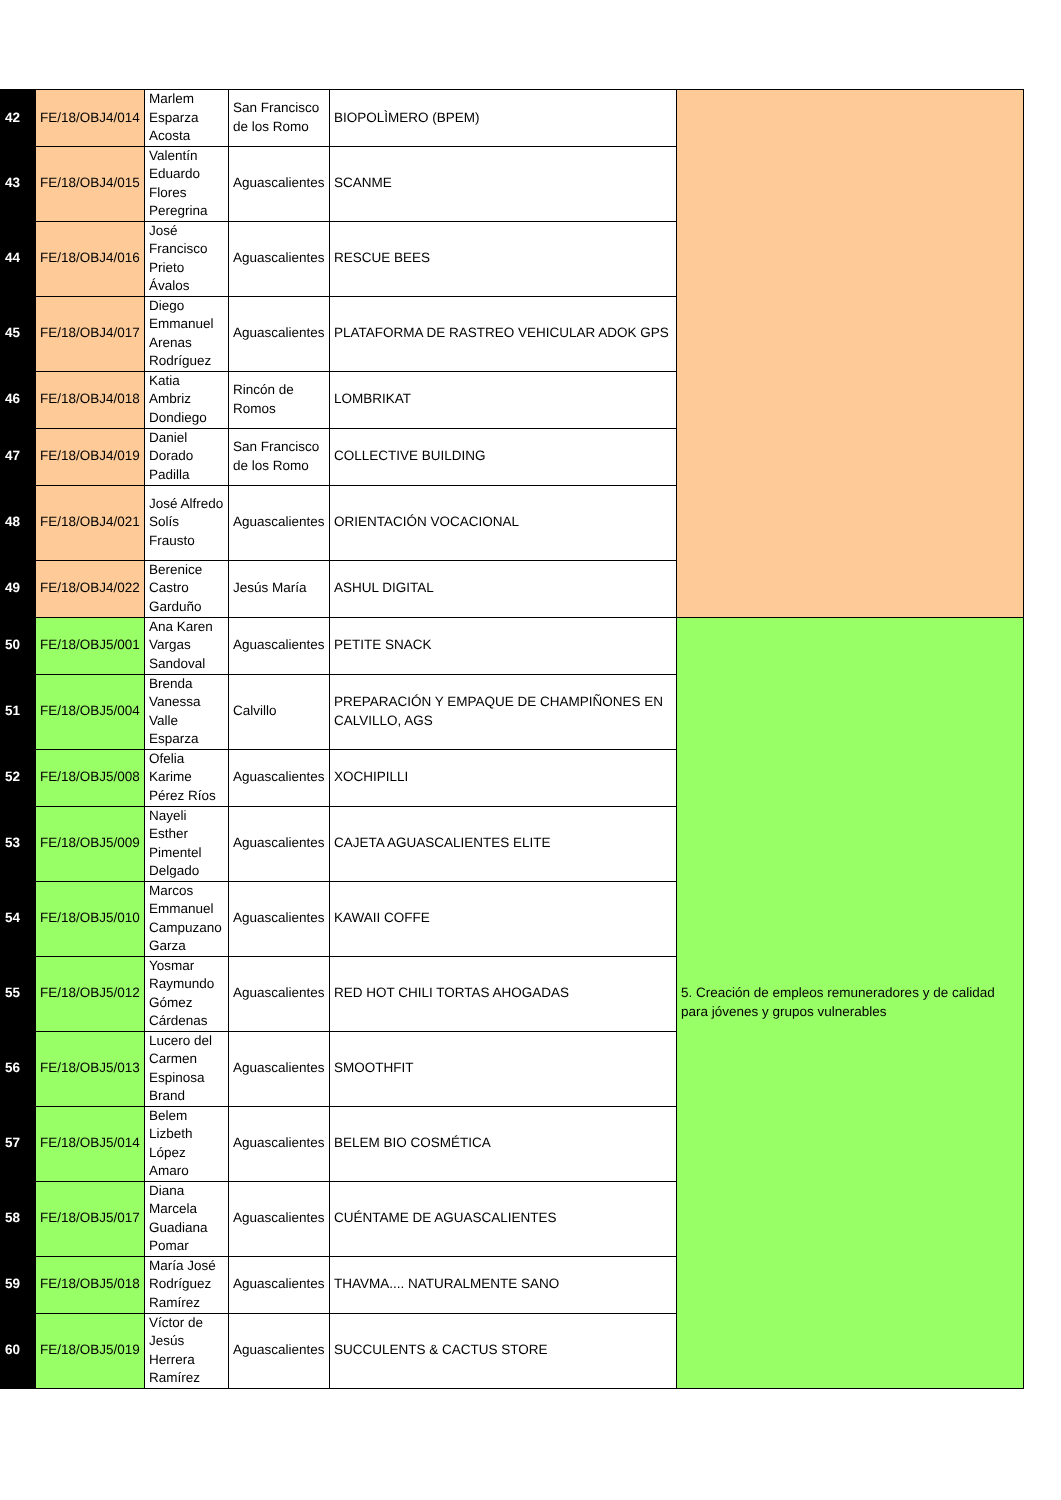| 42 | FE/18/OBJ4/014 | Marlem Esparza Acosta | San Francisco de los Romo | BIOPOLÌMERO (BPEM) | |
| 43 | FE/18/OBJ4/015 | Valentín Eduardo Flores Peregrina | Aguascalientes | SCANME | |
| 44 | FE/18/OBJ4/016 | José Francisco Prieto Ávalos | Aguascalientes | RESCUE BEES | |
| 45 | FE/18/OBJ4/017 | Diego Emmanuel Arenas Rodríguez | Aguascalientes | PLATAFORMA DE RASTREO VEHICULAR ADOK GPS | |
| 46 | FE/18/OBJ4/018 | Katia Ambriz Dondiego | Rincón de Romos | LOMBRIKAT | |
| 47 | FE/18/OBJ4/019 | Daniel Dorado Padilla | San Francisco de los Romo | COLLECTIVE BUILDING | |
| 48 | FE/18/OBJ4/021 | José Alfredo Solís Frausto | Aguascalientes | ORIENTACIÓN VOCACIONAL | |
| 49 | FE/18/OBJ4/022 | Berenice Castro Garduño | Jesús María | ASHUL DIGITAL | |
| 50 | FE/18/OBJ5/001 | Ana Karen Vargas Sandoval | Aguascalientes | PETITE SNACK | 5. Creación de empleos remuneradores y de calidad para jóvenes y grupos vulnerables |
| 51 | FE/18/OBJ5/004 | Brenda Vanessa Valle Esparza | Calvillo | PREPARACIÓN Y EMPAQUE DE CHAMPIÑONES EN CALVILLO, AGS | |
| 52 | FE/18/OBJ5/008 | Ofelia Karime Pérez Ríos | Aguascalientes | XOCHIPILLI | |
| 53 | FE/18/OBJ5/009 | Nayeli Esther Pimentel Delgado | Aguascalientes | CAJETA AGUASCALIENTES ELITE | |
| 54 | FE/18/OBJ5/010 | Marcos Emmanuel Campuzano Garza | Aguascalientes | KAWAII COFFE | |
| 55 | FE/18/OBJ5/012 | Yosmar Raymundo Gómez Cárdenas | Aguascalientes | RED HOT CHILI TORTAS AHOGADAS | |
| 56 | FE/18/OBJ5/013 | Lucero del Carmen Espinosa Brand | Aguascalientes | SMOOTHFIT | |
| 57 | FE/18/OBJ5/014 | Belem Lizbeth López Amaro | Aguascalientes | BELEM BIO COSMÉTICA | |
| 58 | FE/18/OBJ5/017 | Diana Marcela Guadiana Pomar | Aguascalientes | CUÉNTAME DE AGUASCALIENTES | |
| 59 | FE/18/OBJ5/018 | María José Rodríguez Ramírez | Aguascalientes | THAVMA.... NATURALMENTE SANO | |
| 60 | FE/18/OBJ5/019 | Víctor de Jesús Herrera Ramírez | Aguascalientes | SUCCULENTS & CACTUS STORE | |